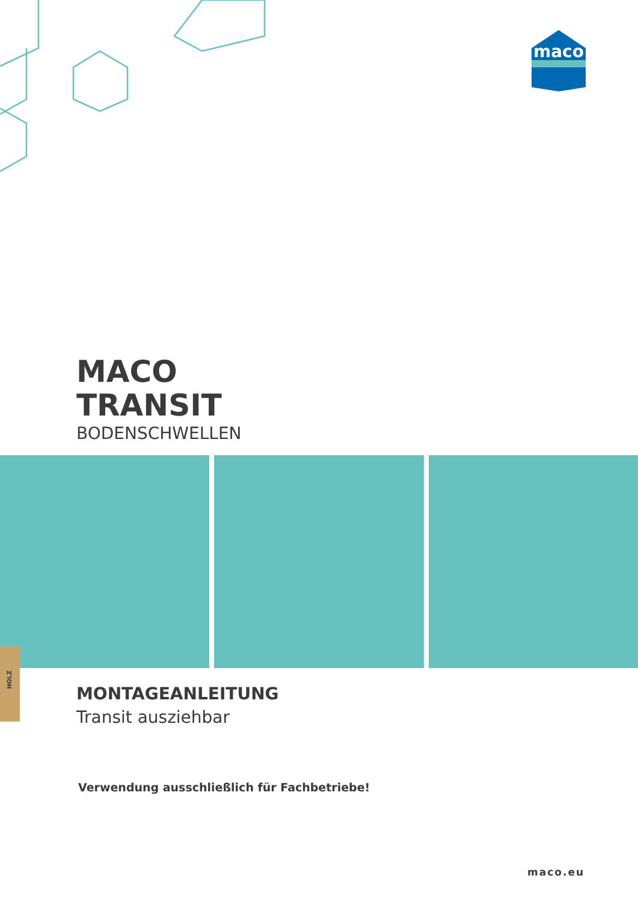maco
MACO
TRANSIT
BODENSCHWELLEN
HOLZ
MONTAGEANLEITUNG
Transit ausziehbar
Verwendung ausschließlich für Fachbetriebe!
maco.eu